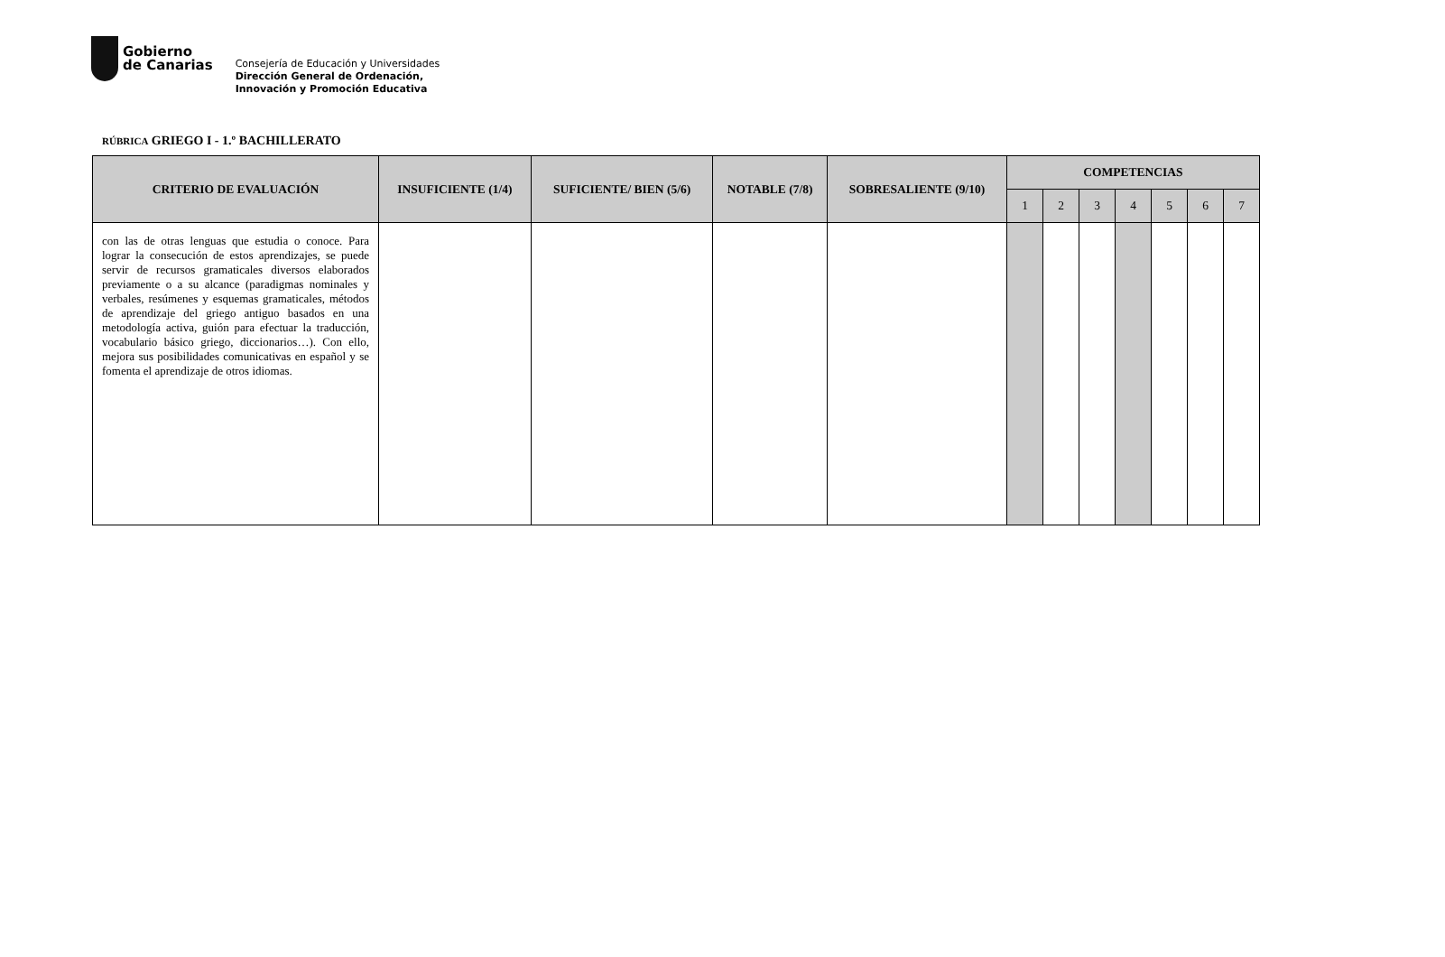Gobierno
de Canarias
Consejería de Educación y Universidades
Dirección General de Ordenación,
Innovación y Promoción Educativa
RÚBRICA GRIEGO I - 1.º BACHILLERATO
| CRITERIO DE EVALUACIÓN | INSUFICIENTE (1/4) | SUFICIENTE/ BIEN (5/6) | NOTABLE (7/8) | SOBRESALIENTE (9/10) | COMPETENCIAS | | | | | | |
| --- | --- | --- | --- | --- | --- | --- | --- | --- | --- | --- | --- |
| | | | | | 1 | 2 | 3 | 4 | 5 | 6 | 7 |
| con las de otras lenguas que estudia o conoce. Para lograr la consecución de estos aprendizajes, se puede servir de recursos gramaticales diversos elaborados previamente o a su alcance (paradigmas nominales y verbales, resúmenes y esquemas gramaticales, métodos de aprendizaje del griego antiguo basados en una metodología activa, guión para efectuar la traducción, vocabulario básico griego, diccionarios…). Con ello, mejora sus posibilidades comunicativas en español y se fomenta el aprendizaje de otros idiomas. | | | | | | | | | | | |